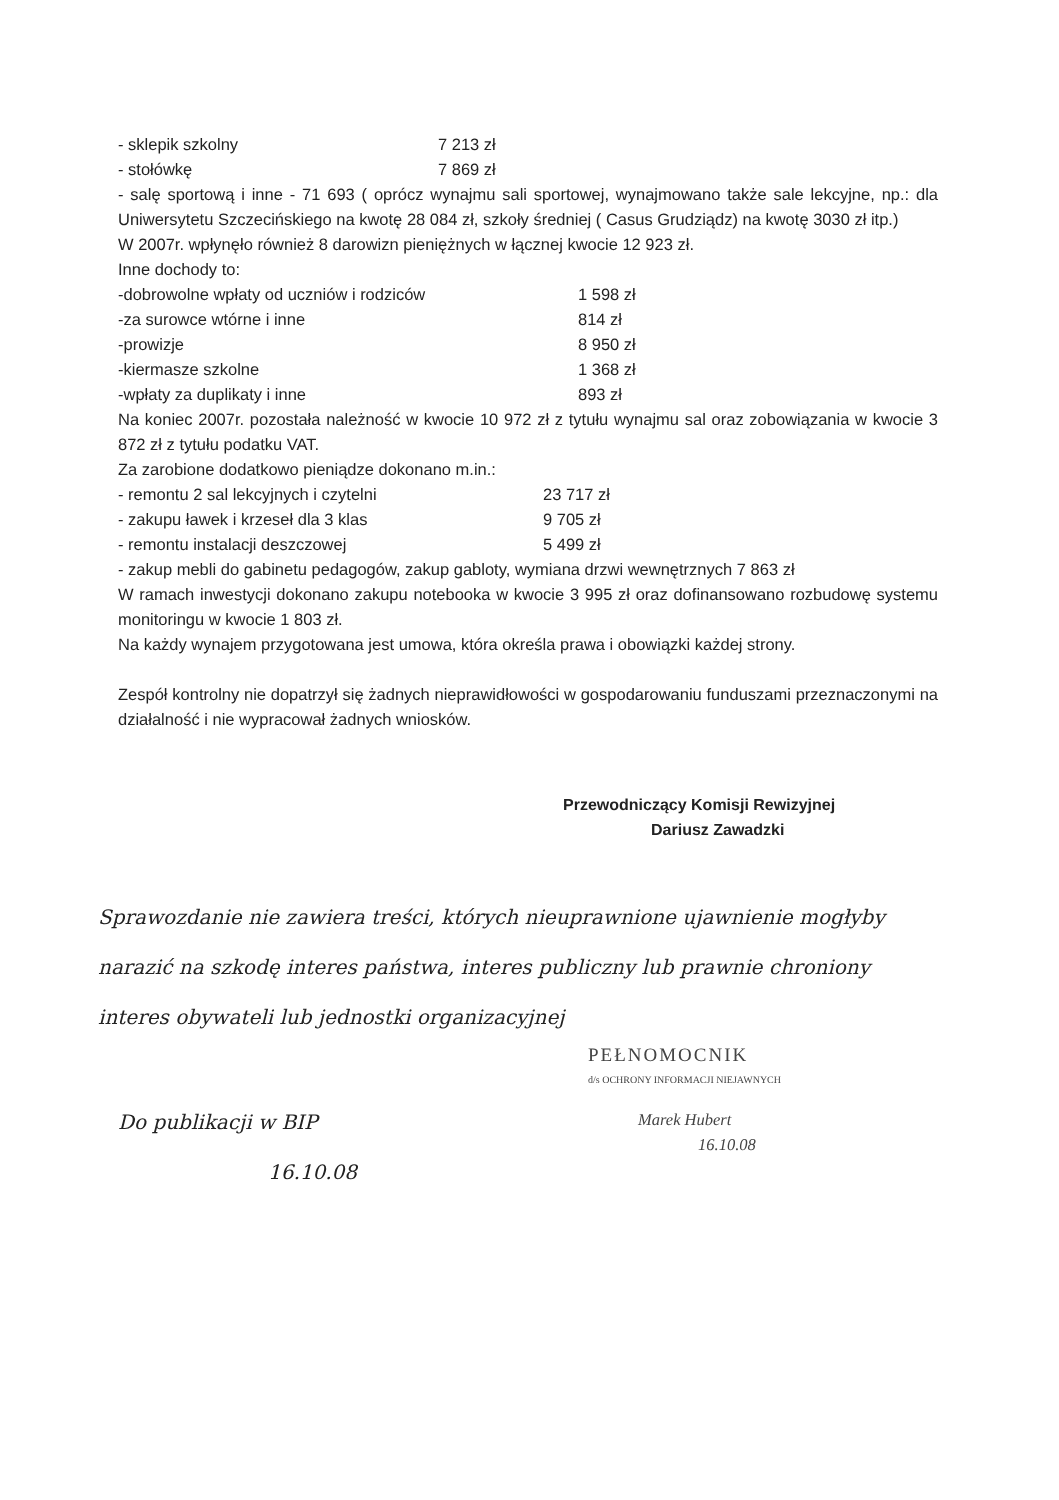- sklepik szkolny 7 213 zł
- stołówkę 7 869 zł
- salę sportową i inne - 71 693 ( oprócz wynajmu sali sportowej, wynajmowano także sale lekcyjne, np.: dla Uniwersytetu Szczecińskiego na kwotę 28 084 zł, szkoły średniej ( Casus Grudziądz) na kwotę 3030 zł itp.)
W 2007r. wpłynęło również 8 darowizn pieniężnych w łącznej kwocie 12 923 zł.
Inne dochody to:
-dobrowolne wpłaty od uczniów i rodziców 1 598 zł
-za surowce wtórne i inne 814 zł
-prowizje 8 950 zł
-kiermasze szkolne 1 368 zł
-wpłaty za duplikaty i inne 893 zł
Na koniec 2007r. pozostała należność w kwocie 10 972 zł z tytułu wynajmu sal oraz zobowiązania w kwocie 3 872 zł z tytułu podatku VAT.
Za zarobione dodatkowo pieniądze dokonano m.in.:
- remontu 2 sal lekcyjnych i czytelni 23 717 zł
- zakupu ławek i krzeseł dla 3 klas 9 705 zł
- remontu instalacji deszczowej 5 499 zł
- zakup mebli do gabinetu pedagogów, zakup gabloty, wymiana drzwi wewnętrznych 7 863 zł
W ramach inwestycji dokonano zakupu notebooka w kwocie 3 995 zł oraz dofinansowano rozbudowę systemu monitoringu w kwocie 1 803 zł.
Na każdy wynajem przygotowana jest umowa, która określa prawa i obowiązki każdej strony.
Zespół kontrolny nie dopatrzył się żadnych nieprawidłowości w gospodarowaniu funduszami przeznaczonymi na działalność i nie wypracował żadnych wniosków.
Przewodniczący Komisji Rewizyjnej
Dariusz Zawadzki
Sprawozdanie nie zawiera treści, których nieuprawnione ujawnienie mogłyby narazić na szkodę interes państwa, interes publiczny lub prawnie chroniony interes obywateli lub jednostki organizacyjnej
PEŁNOMOCNIK
d/s OCHRONY INFORMACJI NIEJAWNYCH
Marek Hubert
16.10.08
Do publikacji w BIP
16.10.08